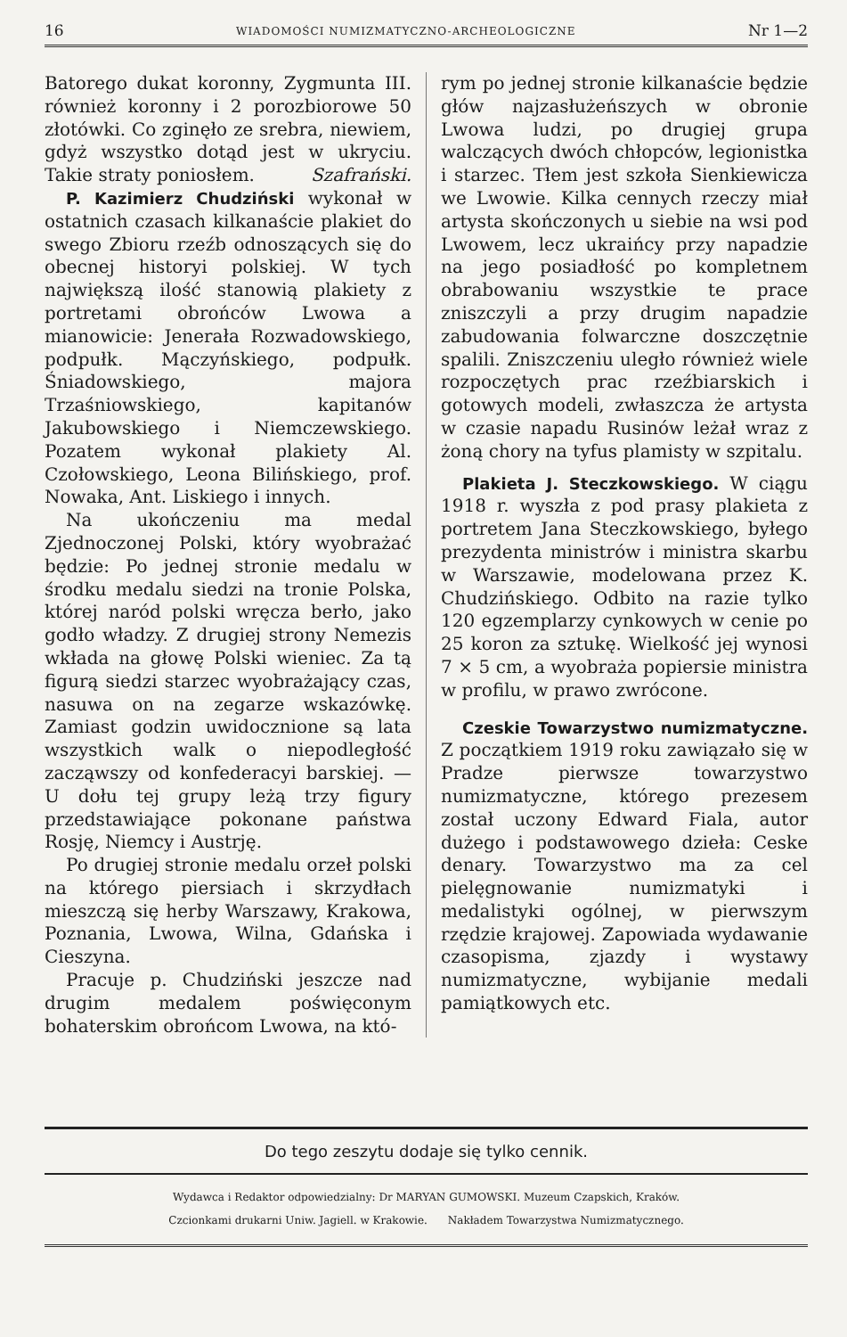16 WIADOMOŚCI NUMIZMATYCZNO-ARCHEOLOGICZNE Nr 1—2
Batorego dukat koronny, Zygmunta III. również koronny i 2 porozbiorowe 50 złotówki. Co zginęło ze srebra, niewiem, gdyż wszystko dotąd jest w ukryciu. Takie straty poniosłem. Szafrański.
P. Kazimierz Chudziński wykonał w ostatnich czasach kilkanaście plakiet do swego Zbioru rzeźb odnoszących się do obecnej historyi polskiej. W tych największą ilość stanowią plakiety z portretami obrońców Lwowa a mianowicie: Jenerała Rozwadowskiego, podpułk. Mączyńskiego, podpułk. Śniadowskiego, majora Trzaśniowskiego, kapitanów Jakubowskiego i Niemczewskiego. Pozatem wykonał plakiety Al. Czołowskiego, Leona Bilińskiego, prof. Nowaka, Ant. Liskiego i innych.
Na ukończeniu ma medal Zjednoczonej Polski, który wyobrażać będzie: Po jednej stronie medalu w środku medalu siedzi na tronie Polska, której naród polski wręcza berło, jako godło władzy. Z drugiej strony Nemezis wkłada na głowę Polski wieniec. Za tą figurą siedzi starzec wyobrażający czas, nasuwa on na zegarze wskazówkę. Zamiast godzin uwidocznione są lata wszystkich walk o niepodległość zacząwszy od konfederacyi barskiej. — U dołu tej grupy leżą trzy figury przedstawiające pokonane państwa Rosję, Niemcy i Austrję.
Po drugiej stronie medalu orzeł polski na którego piersiach i skrzydłach mieszczą się herby Warszawy, Krakowa, Poznania, Lwowa, Wilna, Gdańska i Cieszyna.
Pracuje p. Chudziński jeszcze nad drugim medalem poświęconym bohaterskim obrońcom Lwowa, na któ-
rym po jednej stronie kilkanaście będzie głów najzasłużeńszych w obronie Lwowa ludzi, po drugiej grupa walczących dwóch chłopców, legionistka i starzec. Tłem jest szkoła Sienkiewicza we Lwowie. Kilka cennych rzeczy miał artysta skończonych u siebie na wsi pod Lwowem, lecz ukraińcy przy napadzie na jego posiadłość po kompletnem obrabowaniu wszystkie te prace zniszczyli a przy drugim napadzie zabudowania folwarczne doszczętnie spalili. Zniszczeniu uległo również wiele rozpoczętych prac rzeźbiarskich i gotowych modeli, zwłaszcza że artysta w czasie napadu Rusinów leżał wraz z żoną chory na tyfus plamisty w szpitalu.
Plakieta J. Steczkowskiego. W ciągu 1918 r. wyszła z pod prasy plakieta z portretem Jana Steczkowskiego, byłego prezydenta ministrów i ministra skarbu w Warszawie, modelowana przez K. Chudzińskiego. Odbito na razie tylko 120 egzemplarzy cynkowych w cenie po 25 koron za sztukę. Wielkość jej wynosi 7 × 5 cm, a wyobraża popiersie ministra w profilu, w prawo zwrócone.
Czeskie Towarzystwo numizmatyczne. Z początkiem 1919 roku zawiązało się w Pradze pierwsze towarzystwo numizmatyczne, którego prezesem został uczony Edward Fiala, autor dużego i podstawowego dzieła: Ceske denary. Towarzystwo ma za cel pielęgnowanie numizmatyki i medalistyki ogólnej, w pierwszym rzędzie krajowej. Zapowiada wydawanie czasopisma, zjazdy i wystawy numizmatyczne, wybijanie medali pamiątkowych etc.
Do tego zeszytu dodaje się tylko cennik.
Wydawca i Redaktor odpowiedzialny: Dr MARYAN GUMOWSKI. Muzeum Czapskich, Kraków.
Czcionkami drukarni Uniw. Jagiell. w Krakowie. Nakładem Towarzystwa Numizmatycznego.